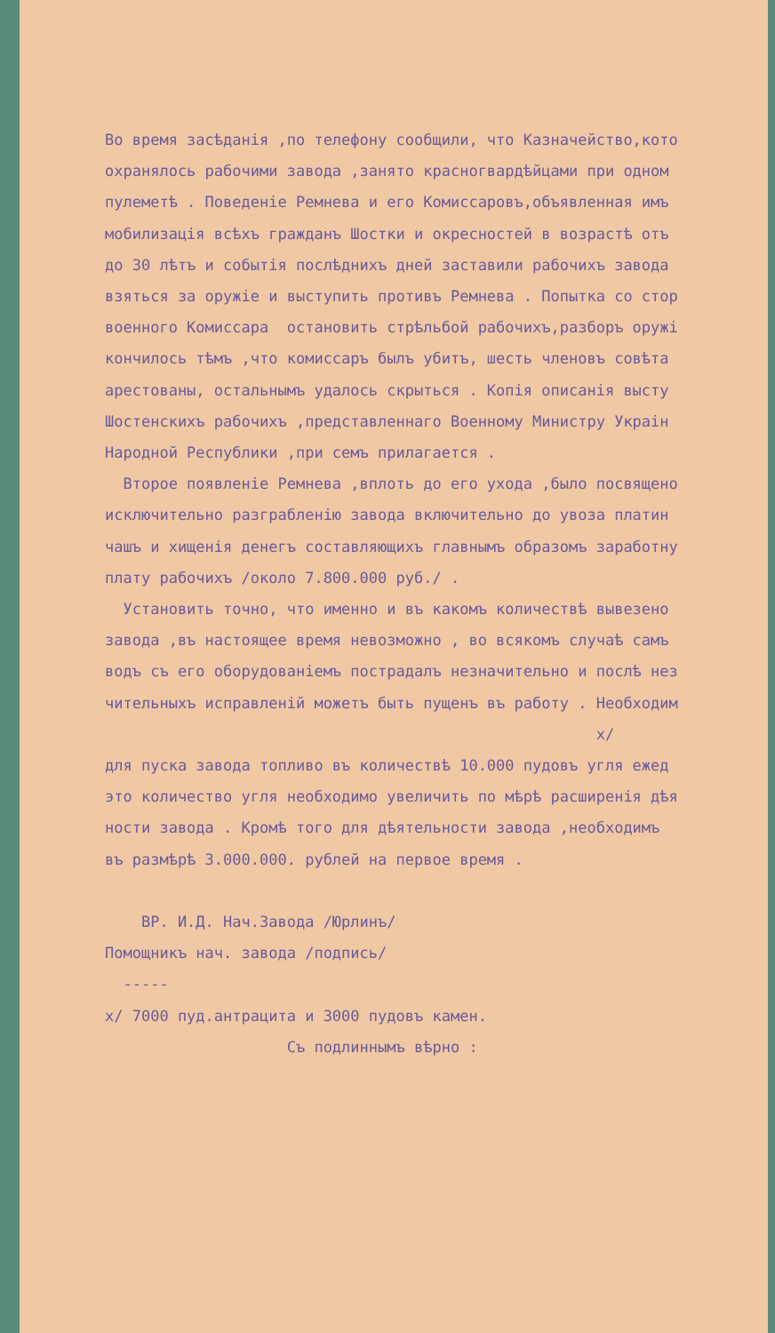Во время засѣданія ,по телефону сообщили, что Казначейство,кото охранялось рабочими завода ,занято красногвардѣйцами при одном пулеметѣ . Поведеніе Ремнева и его Комиссаровъ,объявленная имъ мобилизація всѣхъ гражданъ Шостки и окресностей в возрастѣ отъ до 30 лѣтъ и событія послѣднихъ дней заставили рабочихъ завода взяться за оружіе и выступить противъ Ремнева . Попытка со стор военного Комиссара остановить стрѣльбой рабочихъ,разборъ оружі кончилось тѣмъ ,что комиссаръ былъ убитъ, шесть членовъ совѣта арестованы, остальнымъ удалось скрыться . Копія описанія высту Шостенскихъ рабочихъ ,представленнаго Военному Министру Украін Народной Республики ,при семъ прилагается . Второе появленіе Ремнева ,вплоть до его ухода ,было посвящено исключительно разграбленію завода включительно до увоза платин чашъ и хищенія денегъ составляющихъ главнымъ образомъ заработну плату рабочихъ /около 7.800.000 руб./ . Установить точно, что именно и въ какомъ количествѣ вывезено завода ,въ настоящее время невозможно , во всякомъ случаѣ самъ водъ съ его оборудованіемъ пострадалъ незначительно и послѣ нез чительныхъ исправленій можетъ быть пущенъ въ работу . Необходим х/ для пуска завода топливо въ количествѣ 10.000 пудовъ угля ежед это количество угля необходимо увеличить по мѣрѣ расширенія дѣя ности завода . Кромѣ того для дѣятельности завода ,необходимъ въ размѣрѣ 3.000.000. рублей на первое время . ВР. И.Д. Нач.Завода /Юрлинъ/ Помощникъ нач. завода /подпись/ ----- х/ 7000 пуд.антрацита и 3000 пудовъ камен. Съ подлиннымъ вѣрно :